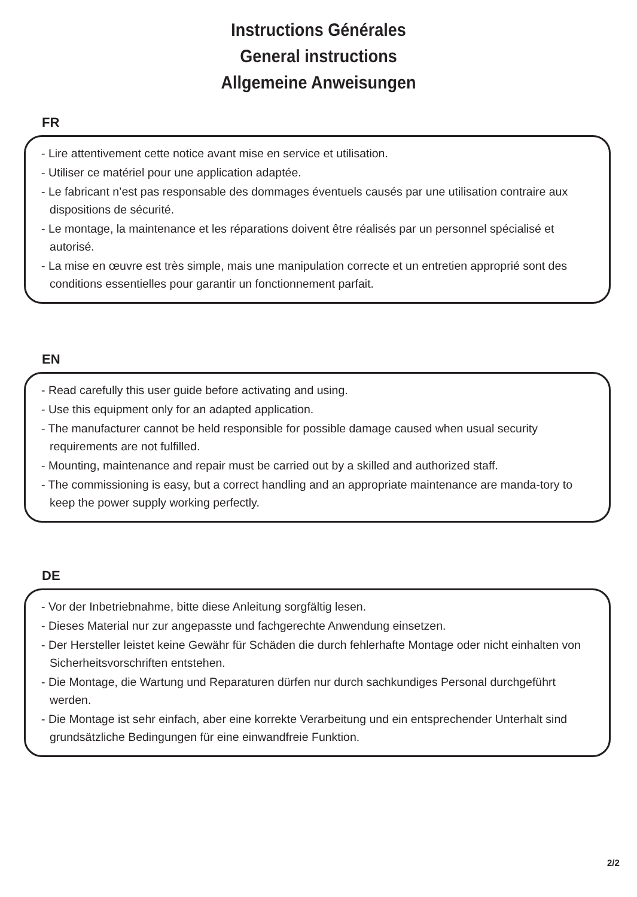Instructions Générales
General instructions
Allgemeine Anweisungen
FR
- Lire attentivement cette notice avant mise en service et utilisation.
- Utiliser ce matériel pour une application adaptée.
- Le fabricant n’est pas responsable des dommages éventuels causés par une utilisation contraire aux dispositions de sécurité.
- Le montage, la maintenance et les réparations doivent être réalisés par un personnel spécialisé et autorisé.
- La mise en œuvre est très simple, mais une manipulation correcte et un entretien approprié sont des conditions essentielles pour garantir un fonctionnement parfait.
EN
- Read carefully this user guide before activating and using.
- Use this equipment only for an adapted application.
- The manufacturer cannot be held responsible for possible damage caused when usual security requirements are not fulfilled.
- Mounting, maintenance and repair must be carried out by a skilled and authorized staff.
- The commissioning is easy, but a correct handling and an appropriate maintenance are manda-tory to keep the power supply working perfectly.
DE
- Vor der Inbetriebnahme, bitte diese Anleitung sorgfältig lesen.
- Dieses Material nur zur angepasste und fachgerechte Anwendung einsetzen.
- Der Hersteller leistet keine Gewähr für Schäden die durch fehlerhafte Montage oder nicht einhalten von Sicherheitsvorschriften entstehen.
- Die Montage, die Wartung und Reparaturen dürfen nur durch sachkundiges Personal durchgeführt werden.
- Die Montage ist sehr einfach, aber eine korrekte Verarbeitung und ein entsprechender Unterhalt sind grundsätzliche Bedingungen für eine einwandfreie Funktion.
2/2